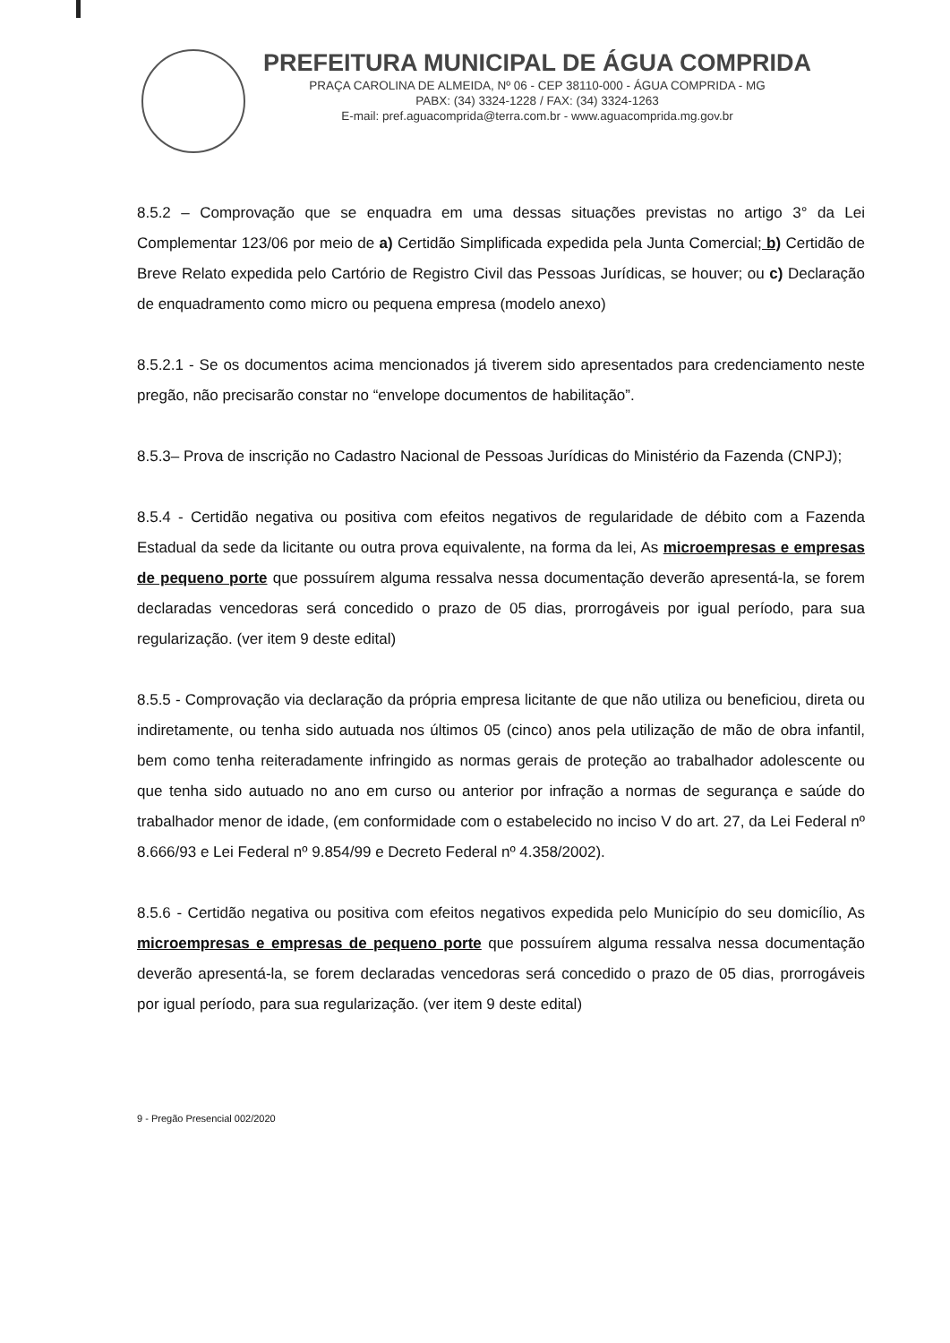PREFEITURA MUNICIPAL DE ÁGUA COMPRIDA
PRAÇA CAROLINA DE ALMEIDA, Nº 06 - CEP 38110-000 - ÁGUA COMPRIDA - MG
PABX: (34) 3324-1228 / FAX: (34) 3324-1263
E-mail: pref.aguacomprida@terra.com.br - www.aguacomprida.mg.gov.br
8.5.2 – Comprovação que se enquadra em uma dessas situações previstas no artigo 3° da Lei Complementar 123/06 por meio de a) Certidão Simplificada expedida pela Junta Comercial; b) Certidão de Breve Relato expedida pelo Cartório de Registro Civil das Pessoas Jurídicas, se houver; ou c) Declaração de enquadramento como micro ou pequena empresa (modelo anexo)
8.5.2.1 - Se os documentos acima mencionados já tiverem sido apresentados para credenciamento neste pregão, não precisarão constar no “envelope documentos de habilitação”.
8.5.3– Prova de inscrição no Cadastro Nacional de Pessoas Jurídicas do Ministério da Fazenda (CNPJ);
8.5.4 - Certidão negativa ou positiva com efeitos negativos de regularidade de débito com a Fazenda Estadual da sede da licitante ou outra prova equivalente, na forma da lei, As microempresas e empresas de pequeno porte que possuírem alguma ressalva nessa documentação deverão apresentá-la, se forem declaradas vencedoras será concedido o prazo de 05 dias, prorrogáveis por igual período, para sua regularização. (ver item 9 deste edital)
8.5.5 - Comprovação via declaração da própria empresa licitante de que não utiliza ou beneficiou, direta ou indiretamente, ou tenha sido autuada nos últimos 05 (cinco) anos pela utilização de mão de obra infantil, bem como tenha reiteradamente infringido as normas gerais de proteção ao trabalhador adolescente ou que tenha sido autuado no ano em curso ou anterior por infração a normas de segurança e saúde do trabalhador menor de idade, (em conformidade com o estabelecido no inciso V do art. 27, da Lei Federal nº 8.666/93 e Lei Federal nº 9.854/99 e Decreto Federal nº 4.358/2002).
8.5.6 - Certidão negativa ou positiva com efeitos negativos expedida pelo Município do seu domicílio, As microempresas e empresas de pequeno porte que possuírem alguma ressalva nessa documentação deverão apresentá-la, se forem declaradas vencedoras será concedido o prazo de 05 dias, prorrogáveis por igual período, para sua regularização. (ver item 9 deste edital)
9 - Pregão Presencial 002/2020